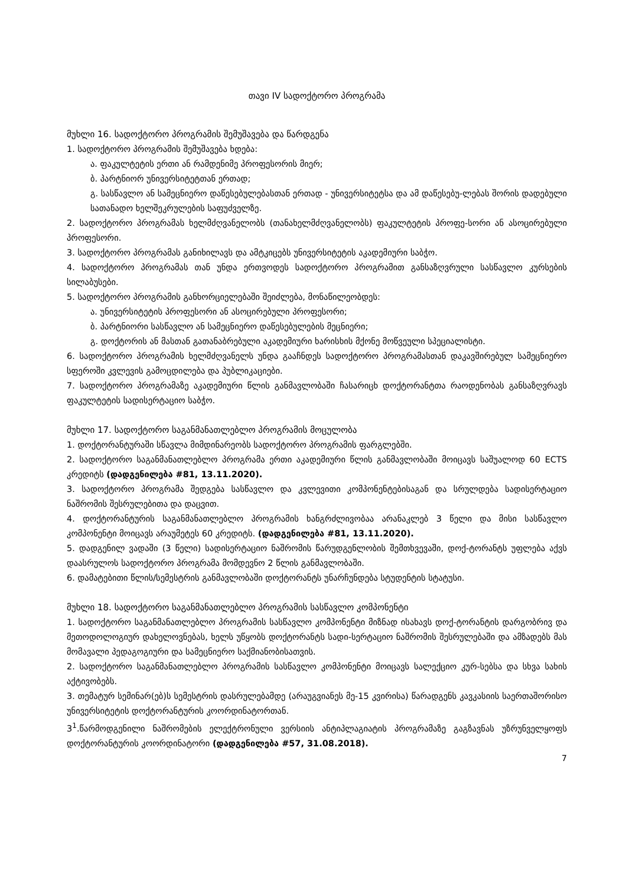თავი IV სადოქტორო პროგრამა
მუხლი 16. სადოქტორო პროგრამის შემუშავება და წარდგენა
1. სადოქტორო პროგრამის შემუშავება ხდება:
ა. ფაკულტეტის ერთი ან რამდენიმე პროფესორის მიერ;
ბ. პარტნიორ უნივერსიტეტთან ერთად;
გ. სასწავლო ან სამეცნიერო დაწესებულებასთან ერთად - უნივერსიტეტსა და ამ დაწესებუ-ლებას შორის დადებული სათანადო ხელშეკრულების საფუძველზე.
2. სადოქტორო პროგრამას ხელმძღვანელობს (თანახელმძღვანელობს) ფაკულტეტის პროფე-სორი ან ასოცირებული პროფესორი.
3. სადოქტორო პროგრამას განიხილავს და ამტკიცებს უნივერსიტეტის აკადემიური საბჭო.
4. სადოქტორო პროგრამას თან უნდა ერთვოდეს სადოქტორო პროგრამით განსაზღვრული სასწავლო კურსების სილაბუსები.
5. სადოქტორო პროგრამის განხორციელებაში შეიძლება, მონაწილეობდეს:
ა. უნივერსიტეტის პროფესორი ან ასოცირებული პროფესორი;
ბ. პარტნიორი სასწავლო ან სამეცნიერო დაწესებულების მეცნიერი;
გ. დოქტორის ან მასთან გათანაბრებული აკადემიური ხარისხის მქონე მოწვეული სპეციალისტი.
6. სადოქტორო პროგრამის ხელმძღვანელს უნდა გააჩნდეს სადოქტორო პროგრამასთან დაკავშირებულ სამეცნიერო სფეროში კვლევის გამოცდილება და პუბლიკაციები.
7. სადოქტორო პროგრამაზე აკადემიური წლის განმავლობაში ჩასარიცხ დოქტორანტთა რაოდენობას განსაზღვრავს ფაკულტეტის სადისერტაციო საბჭო.
მუხლი 17. სადოქტორო საგანმანათლებლო პროგრამის მოცულობა
1. დოქტორანტურაში სწავლა მიმდინარეობს სადოქტორო პროგრამის ფარგლებში.
2. სადოქტორო საგანმანათლებლო პროგრამა ერთი აკადემიური წლის განმავლობაში მოიცავს საშუალოდ 60 ECTS კრედიტს (დადგენილება #81, 13.11.2020).
3. სადოქტორო პროგრამა შედგება სასწავლო და კვლევითი კომპონენტებისაგან და სრულდება სადისერტაციო ნაშრომის შესრულებითა და დაცვით.
4. დოქტორანტურის საგანმანათლებლო პროგრამის ხანგრძლივობაა არანაკლებ 3 წელი და მისი სასწავლო კომპონენტი მოიცავს არაუმეტეს 60 კრედიტს. (დადგენილება #81, 13.11.2020).
5. დადგენილ ვადაში (3 წელი) სადისერტაციო ნაშრომის წარუდგენლობის შემთხვევაში, დოქ-ტორანტს უფლება აქვს დაასრულოს სადოქტორო პროგრამა მომდევნო 2 წლის განმავლობაში.
6. დამატებითი წლის/სემესტრის განმავლობაში დოქტორანტს უნარჩუნდება სტუდენტის სტატუსი.
მუხლი 18. სადოქტორო საგანმანათლებლო პროგრამის სასწავლო კომპონენტი
1. სადოქტორო საგანმანათლებლო პროგრამის სასწავლო კომპონენტი მიზნად ისახავს დოქ-ტორანტის დარგობრივ და მეთოდოლოგიურ დახელოვნებას, ხელს უწყობს დოქტორანტს სადი-სერტაციო ნაშრომის შესრულებაში და ამზადებს მას მომავალი პედაგოგიური და სამეცნიერო საქმიანობისათვის.
2. სადოქტორო საგანმანათლებლო პროგრამის სასწავლო კომპონენტი მოიცავს სალექციო კურ-სებსა და სხვა სახის აქტივობებს.
3. თემატურ სემინარ(ებ)ს სემესტრის დასრულებამდე (არაუგვიანეს მე-15 კვირისა) წარადგენს კავკასიის საერთაშორისო უნივერსიტეტის დოქტორანტურის კოორდინატორთან.
3<sup>1</sup>.წარმოდგენილი ნაშრომების ელექტრონული ვერსიის ანტიპლაგიატის პროგრამაზე გაგზავნას უზრუნველყოფს დოქტორანტურის კოორდინატორი (დადგენილება #57, 31.08.2018).
7